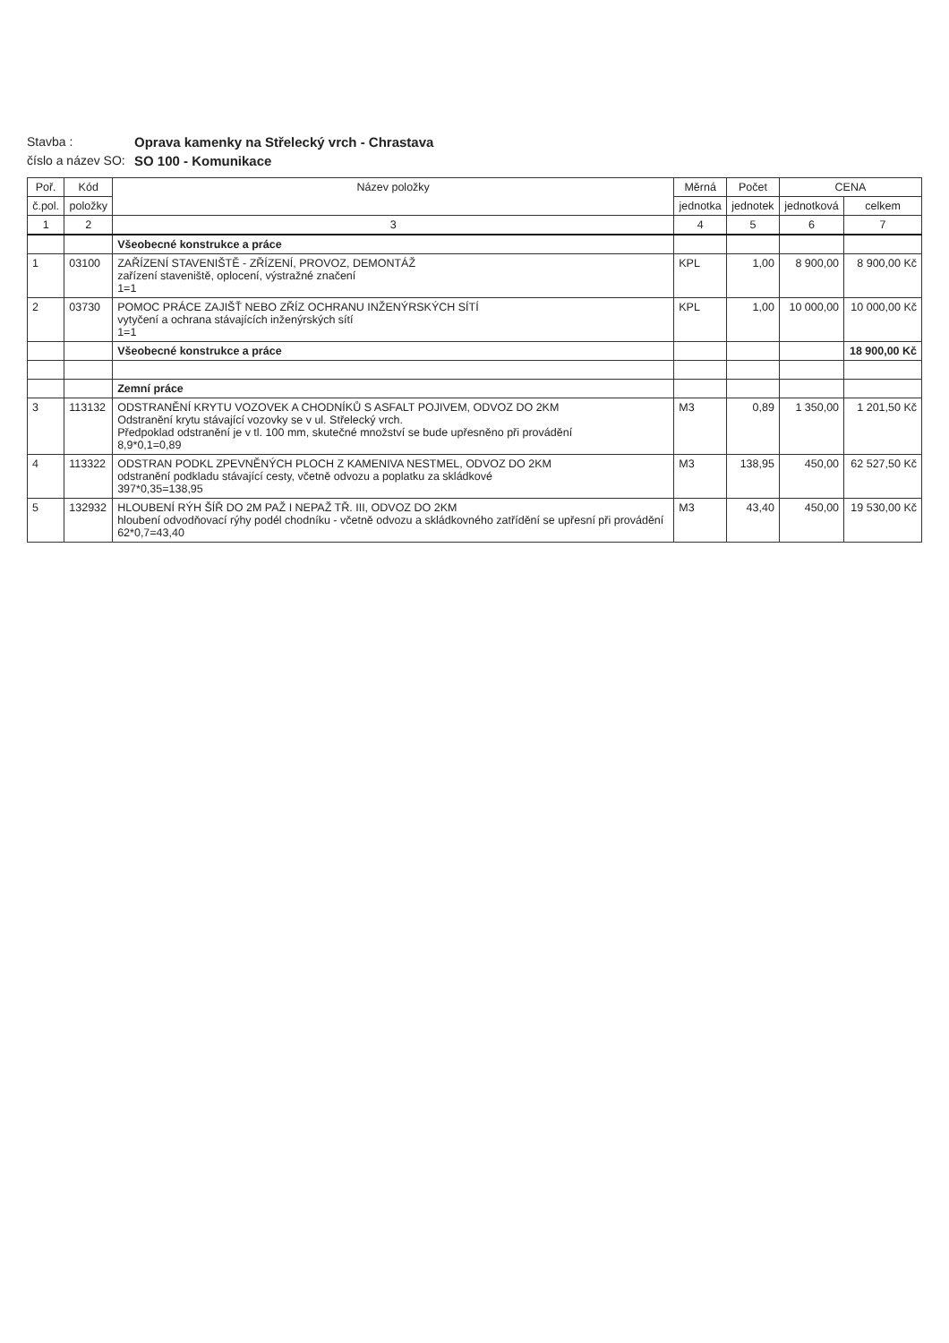Stavba :
Oprava kamenky na Střelecký vrch - Chrastava
číslo a název SO:
SO 100 - Komunikace
| Poř. | Kód | Název položky | Měrná | Počet | CENA | |
| --- | --- | --- | --- | --- | --- | --- |
| č.pol. | položky | | jednotka | jednotek | jednotková | celkem |
| 1 | 2 | 3 | 4 | 5 | 6 | 7 |
| | | Všeobecné konstrukce a práce | | | | |
| 1 | 03100 | ZAŘÍZENÍ STAVENIŠTĚ - ZŘÍZENÍ, PROVOZ, DEMONTÁŽ zařízení staveniště, oplocení, výstražné značení 1=1 | KPL | 1,00 | 8 900,00 | 8 900,00 Kč |
| 2 | 03730 | POMOC PRÁCE ZAJIŠŤ NEBO ZŘÍZ OCHRANU INŽENÝRSKÝCH SÍTÍ vytyčení a ochrana stávajících inženýrských sítí 1=1 | KPL | 1,00 | 10 000,00 | 10 000,00 Kč |
| | | Všeobecné konstrukce a práce | | | | 18 900,00 Kč |
| | | Zemní práce | | | | |
| 3 | 113132 | ODSTRANĚNÍ KRYTU VOZOVEK A CHODNÍKŮ S ASFALT POJIVEM, ODVOZ DO 2KM Odstranění krytu stávající vozovky se v ul. Střelecký vrch. Předpoklad odstranění je v tl. 100 mm, skutečné množství se bude upřesněno při provádění 8,9*0,1=0,89 | M3 | 0,89 | 1 350,00 | 1 201,50 Kč |
| 4 | 113322 | ODSTRAN PODKL ZPEVNĚNÝCH PLOCH Z KAMENIVA NESTMEL, ODVOZ DO 2KM odstranění podkladu stávající cesty, včetně odvozu a poplatku za skládkové 397*0,35=138,95 | M3 | 138,95 | 450,00 | 62 527,50 Kč |
| 5 | 132932 | HLOUBENÍ RÝH ŠÍŘ DO 2M PAŽ I NEPAŽ TŘ. III, ODVOZ DO 2KM hloubení odvodňovací rýhy podél chodníku - včetně odvozu a skládkovného zatřídění se upřesní při provádění 62*0,7=43,40 | M3 | 43,40 | 450,00 | 19 530,00 Kč |